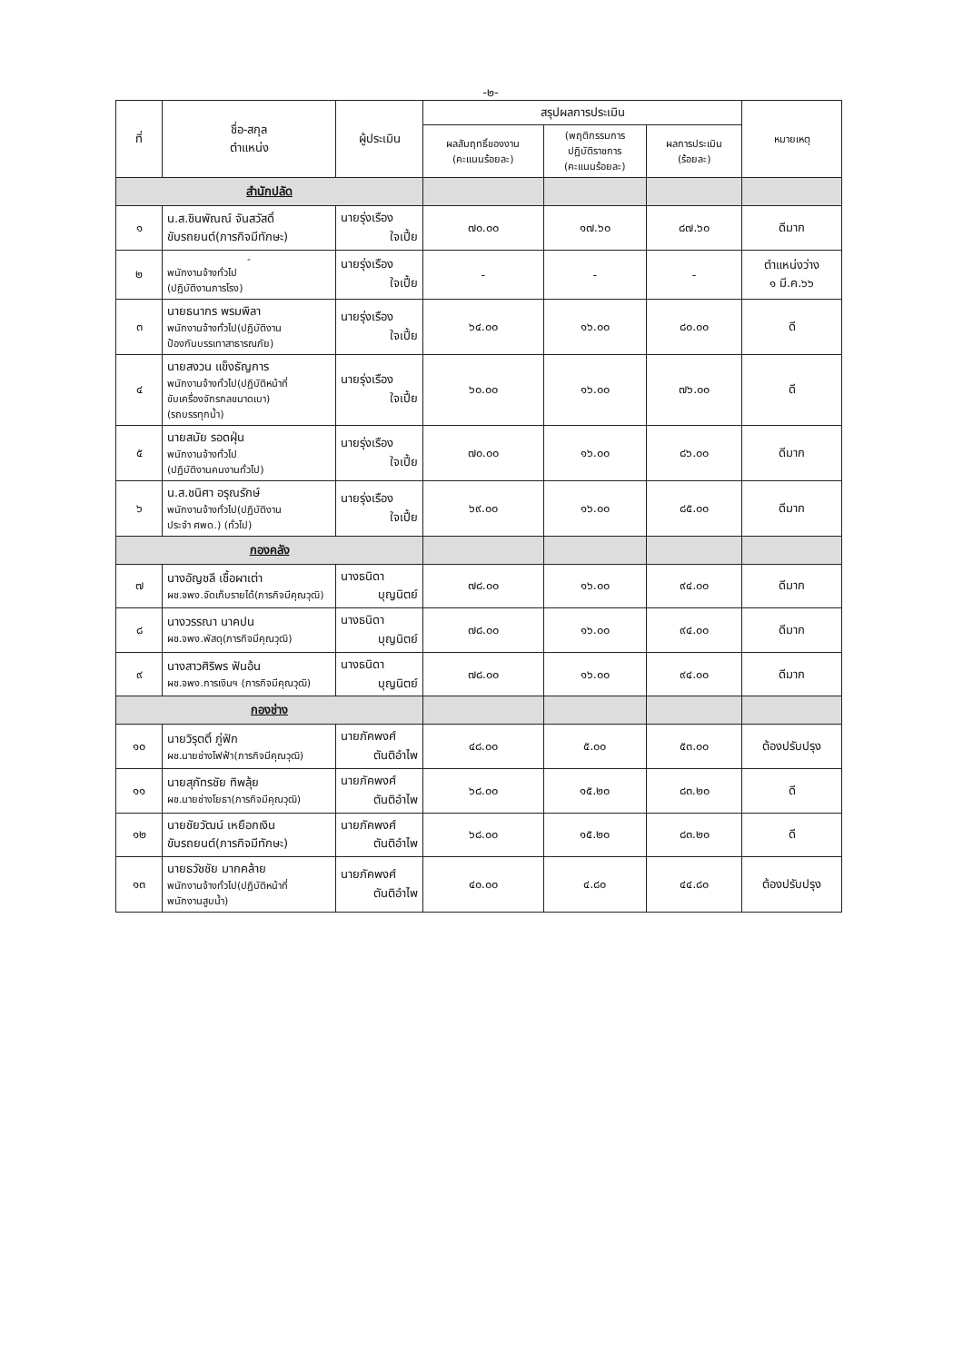-๒-
| ที่ | ชื่อ-สกุล ตำแหน่ง | ผู้ประเมิน | สรุปผลการประเมิน | | | หมายเหตุ |
| --- | --- | --- | --- | --- | --- | --- |
| | | | ผลสัมฤทธิ์ของงาน (คะแนนร้อยละ) | (พฤติกรรมการ ปฏิบัติราชการ (คะแนนร้อยละ) | ผลการประเมิน (ร้อยละ) | |
| สำนักปลัด | | | | | | |
| ๑ | น.ส.ชินพัณณ์ จันสวัสดิ์ ขับรถยนต์(ภารกิจมีทักษะ) | นายรุ่งเรือง ใจเปี้ย | ๗๐.๐๐ | ๑๗.๖๐ | ๘๗.๖๐ | ดีมาก |
| ๒ | - พนักงานจ้างทั่วไป (ปฏิบัติงานภารโรง) | นายรุ่งเรือง ใจเปี้ย | - | - | - | ตำแหน่งว่าง ๑ มี.ค.๖๖ |
| ๓ | นายธนากร พรมพิลา พนักงานจ้างทั่วไป(ปฏิบัติงาน ป้องกันบรรเทาสาธารณภัย) | นายรุ่งเรือง ใจเปี้ย | ๖๔.๐๐ | ๑๖.๐๐ | ๘๐.๐๐ | ดี |
| ๔ | นายสงวน แข็งธัญการ พนักงานจ้างทั่วไป(ปฏิบัติหน้าที่ ขับเครื่องจักรกลขนาดเบา) (รถบรรทุกน้ำ) | นายรุ่งเรือง ใจเปี้ย | ๖๐.๐๐ | ๑๖.๐๐ | ๗๖.๐๐ | ดี |
| ๕ | นายสมัย รอดฝุ่น พนักงานจ้างทั่วไป (ปฏิบัติงานคนงานทั่วไป) | นายรุ่งเรือง ใจเปี้ย | ๗๐.๐๐ | ๑๖.๐๐ | ๘๖.๐๐ | ดีมาก |
| ๖ | น.ส.ชนิศา อรุณรักษ์ พนักงานจ้างทั่วไป(ปฏิบัติงาน ประจำ ศพด.) (ทั่วไป) | นายรุ่งเรือง ใจเปี้ย | ๖๙.๐๐ | ๑๖.๐๐ | ๘๕.๐๐ | ดีมาก |
| กองคลัง | | | | | | |
| ๗ | นางอัญชลี เชื้อผาเต่า ผช.จพง.จัดเก็บรายได้(ภารกิจมีคุณวุฒิ) | นางธนิดา บุญนิตย์ | ๗๘.๐๐ | ๑๖.๐๐ | ๙๔.๐๐ | ดีมาก |
| ๘ | นางวรรณา นาคปน ผช.จพง.พัสดุ(ภารกิจมีคุณวุฒิ) | นางธนิดา บุญนิตย์ | ๗๘.๐๐ | ๑๖.๐๐ | ๙๔.๐๐ | ดีมาก |
| ๙ | นางสาวศิริพร ฟันอ้น ผช.จพง.การเงินฯ (ภารกิจมีคุณวุฒิ) | นางธนิดา บุญนิตย์ | ๗๘.๐๐ | ๑๖.๐๐ | ๙๔.๐๐ | ดีมาก |
| กองช่าง | | | | | | |
| ๑๐ | นายวิรุตติ์ ภู่ฟัก ผช.นายช่างไฟฟ้า(ภารกิจมีคุณวุฒิ) | นายภัคพงศ์ ตันติอำไพ | ๔๘.๐๐ | ๕.๐๐ | ๕๓.๐๐ | ต้องปรับปรุง |
| ๑๑ | นายสุภัทรชัย ทิพลุ้ย ผช.นายช่างโยธา(ภารกิจมีคุณวุฒิ) | นายภัคพงศ์ ตันติอำไพ | ๖๘.๐๐ | ๑๕.๒๐ | ๘๓.๒๐ | ดี |
| ๑๒ | นายชัยวัฒน์ เหยือกเงิน ขับรถยนต์(ภารกิจมีทักษะ) | นายภัคพงศ์ ตันติอำไพ | ๖๘.๐๐ | ๑๕.๒๐ | ๘๓.๒๐ | ดี |
| ๑๓ | นายธวัชชัย มากคล้าย พนักงานจ้างทั่วไป(ปฏิบัติหน้าที่ พนักงานสูบน้ำ) | นายภัคพงศ์ ตันติอำไพ | ๔๐.๐๐ | ๔.๘๐ | ๔๔.๘๐ | ต้องปรับปรุง |